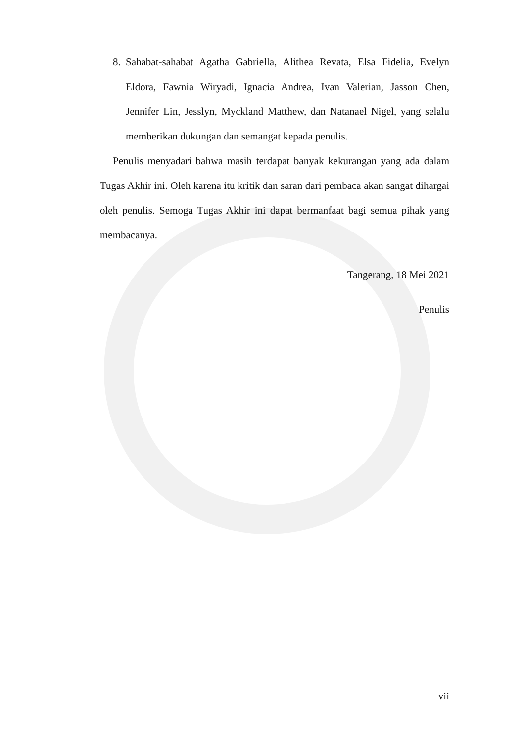8. Sahabat-sahabat Agatha Gabriella, Alithea Revata, Elsa Fidelia, Evelyn Eldora, Fawnia Wiryadi, Ignacia Andrea, Ivan Valerian, Jasson Chen, Jennifer Lin, Jesslyn, Myckland Matthew, dan Natanael Nigel, yang selalu memberikan dukungan dan semangat kepada penulis.
Penulis menyadari bahwa masih terdapat banyak kekurangan yang ada dalam Tugas Akhir ini. Oleh karena itu kritik dan saran dari pembaca akan sangat dihargai oleh penulis. Semoga Tugas Akhir ini dapat bermanfaat bagi semua pihak yang membacanya.
Tangerang, 18 Mei 2021
Penulis
vii